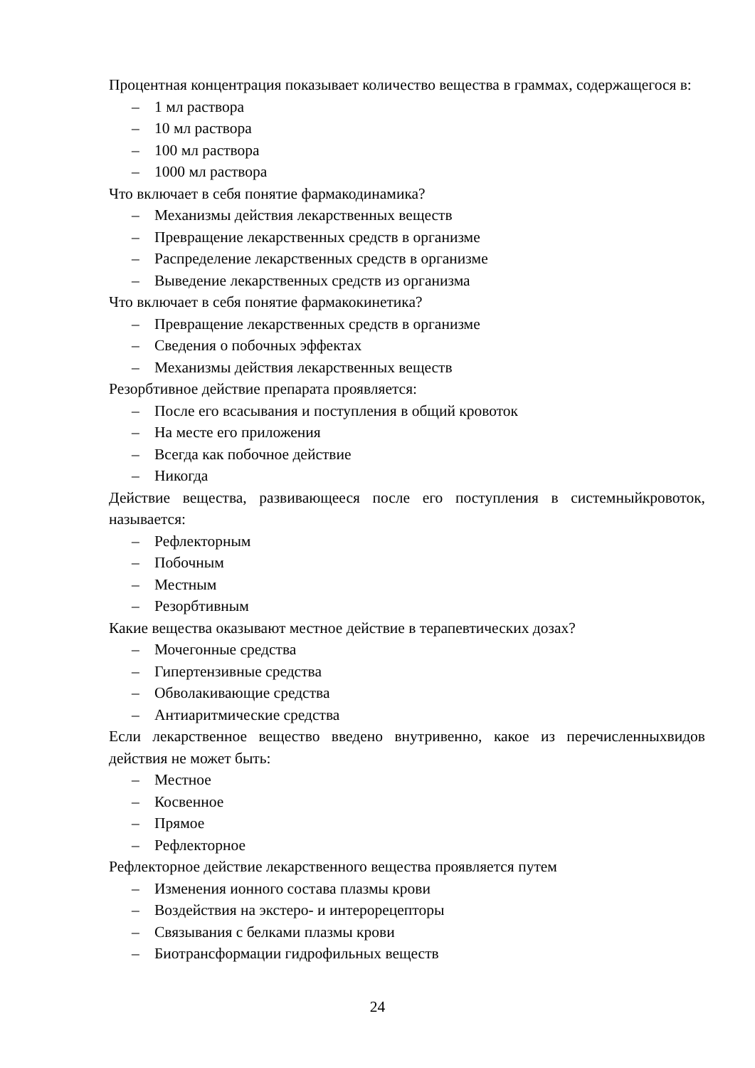Процентная концентрация показывает количество вещества в граммах, содержащегося в:
– 1 мл раствора
– 10 мл раствора
– 100 мл раствора
– 1000 мл раствора
Что включает в себя понятие фармакодинамика?
– Механизмы действия лекарственных веществ
– Превращение лекарственных средств в организме
– Распределение лекарственных средств в организме
– Выведение лекарственных средств из организма
Что включает в себя понятие фармакокинетика?
– Превращение лекарственных средств в организме
– Сведения о побочных эффектах
– Механизмы действия лекарственных веществ
Резорбтивное действие препарата проявляется:
– После его всасывания и поступления в общий кровоток
– На месте его приложения
– Всегда как побочное действие
– Никогда
Действие вещества, развивающееся после его поступления в системныйкровоток, называется:
– Рефлекторным
– Побочным
– Местным
– Резорбтивным
Какие вещества оказывают местное действие в терапевтических дозах?
– Мочегонные средства
– Гипертензивные средства
– Обволакивающие средства
– Антиаритмические средства
Если лекарственное вещество введено внутривенно, какое из перечисленныхвидов действия не может быть:
– Местное
– Косвенное
– Прямое
– Рефлекторное
Рефлекторное действие лекарственного вещества проявляется путем
– Изменения ионного состава плазмы крови
– Воздействия на экстеро- и интерорецепторы
– Связывания с белками плазмы крови
– Биотрансформации гидрофильных веществ
24